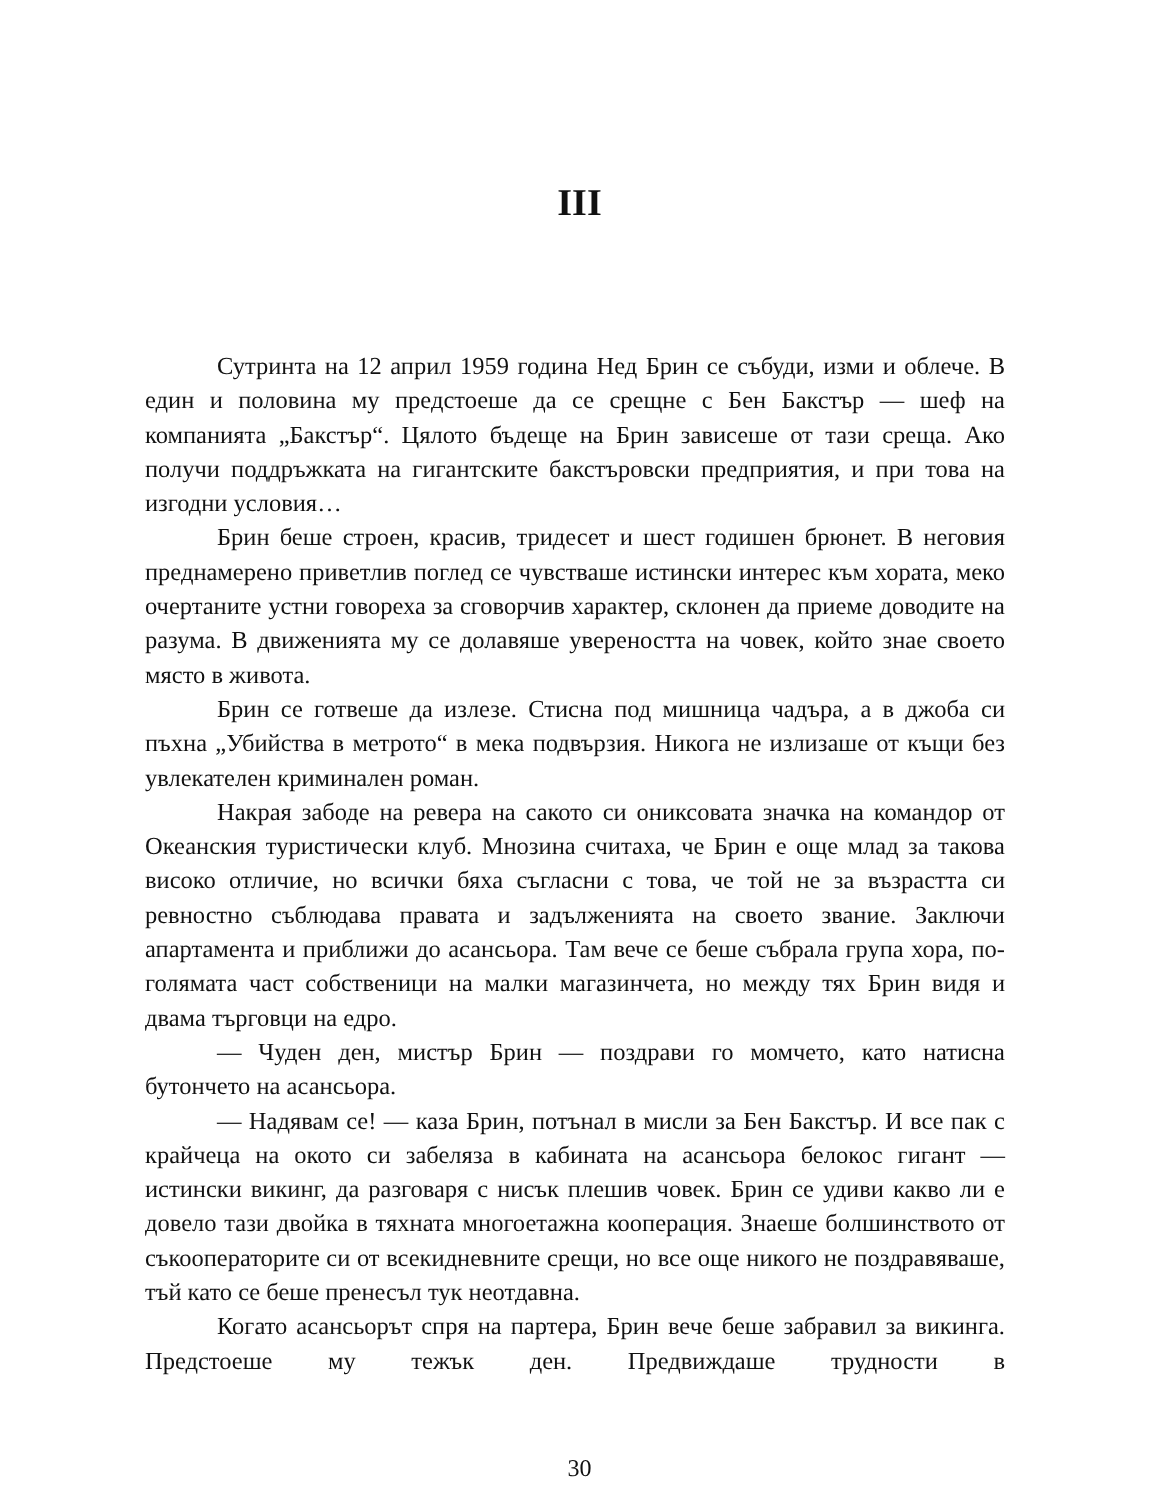III
Сутринта на 12 април 1959 година Нед Брин се събуди, изми и облече. В един и половина му предстоеше да се срещне с Бен Бакстър — шеф на компанията „Бакстър“. Цялото бъдеще на Брин зависеше от тази среща. Ако получи поддръжката на гигантските бакстъровски предприятия, и при това на изгодни условия…
Брин беше строен, красив, тридесет и шест годишен брюнет. В неговия преднамерено приветлив поглед се чувстваше истински интерес към хората, меко очертаните устни говореха за сговорчив характер, склонен да приеме доводите на разума. В движенията му се долавяше увереността на човек, който знае своето място в живота.
Брин се готвеше да излезе. Стисна под мишница чадъра, а в джоба си пъхна „Убийства в метрото“ в мека подвързия. Никога не излизаше от къщи без увлекателен криминален роман.
Накрая забоде на ревера на сакото си ониксовата значка на командор от Океанския туристически клуб. Мнозина считаха, че Брин е още млад за такова високо отличие, но всички бяха съгласни с това, че той не за възрастта си ревностно съблюдава правата и задълженията на своето звание. Заключи апартамента и приближи до асансьора. Там вече се беше събрала група хора, по-голямата част собственици на малки магазинчета, но между тях Брин видя и двама търговци на едро.
— Чуден ден, мистър Брин — поздрави го момчето, като натисна бутончето на асансьора.
— Надявам се! — каза Брин, потънал в мисли за Бен Бакстър. И все пак с крайчеца на окото си забеляза в кабината на асансьора белокос гигант — истински викинг, да разговаря с нисък плешив човек. Брин се удиви какво ли е довело тази двойка в тяхната многоетажна кооперация. Знаеше болшинството от съкооператорите си от всекидневните срещи, но все още никого не поздравяваше, тъй като се беше пренесъл тук неотдавна.
Когато асансьорът спря на партера, Брин вече беше забравил за викинга. Предстоеше му тежък ден. Предвиждаше трудности в
30